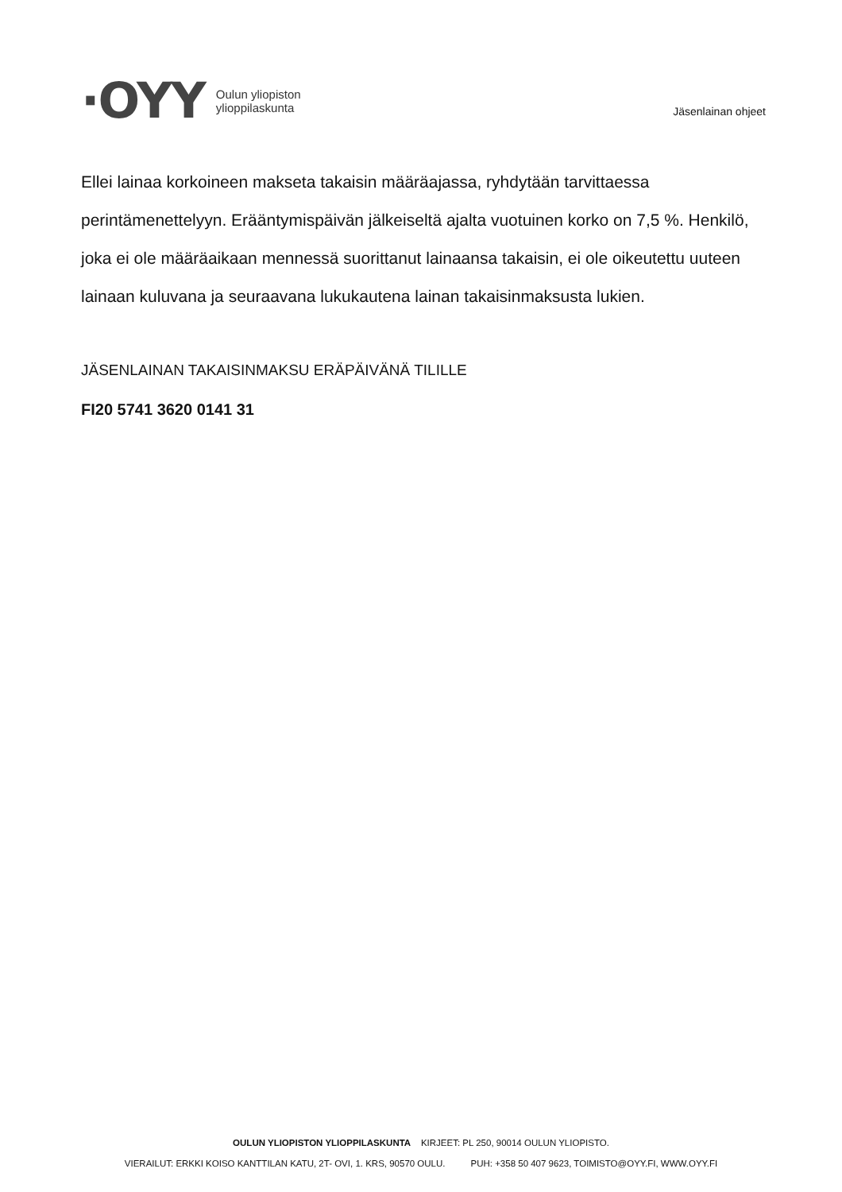·OYY
Oulun yliopiston
ylioppilaskunta
Jäsenlainan ohjeet
Ellei lainaa korkoineen makseta takaisin määräajassa, ryhdytään tarvittaessa perintämenettelyyn. Erääntymispäivän jälkeiseltä ajalta vuotuinen korko on 7,5 %. Henkilö, joka ei ole määräaikaan mennessä suorittanut lainaansa takaisin, ei ole oikeutettu uuteen lainaan kuluvana ja seuraavana lukukautena lainan takaisinmaksusta lukien.
JÄSENLAINAN TAKAISINMAKSU ERÄPÄIVÄNÄ TILILLE
FI20 5741 3620 0141 31
OULUN YLIOPISTON YLIOPPILASKUNTA KIRJEET: PL 250, 90014 OULUN YLIOPISTO.
VIERAILUT: ERKKI KOISO KANTTILAN KATU, 2T- OVI, 1. KRS, 90570 OULU. PUH: +358 50 407 9623, TOIMISTO@OYY.FI, WWW.OYY.FI